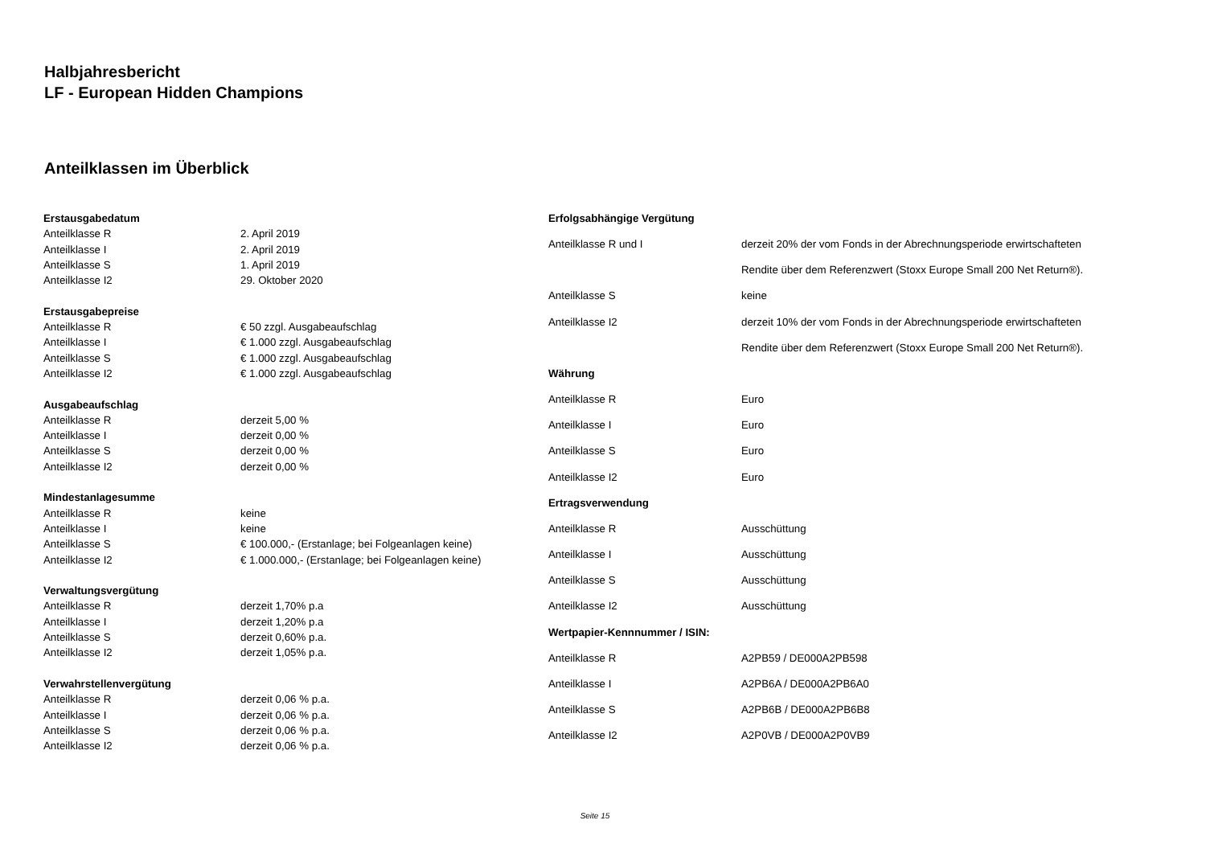Halbjahresbericht
LF - European Hidden Champions
Anteilklassen im Überblick
| Erstausgabedatum | |
| --- | --- |
| Anteilklasse R | 2. April 2019 |
| Anteilklasse I | 2. April 2019 |
| Anteilklasse S | 1. April 2019 |
| Anteilklasse I2 | 29. Oktober 2020 |
| Erstausgabepreise | |
| Anteilklasse R | € 50 zzgl. Ausgabeaufschlag |
| Anteilklasse I | € 1.000 zzgl. Ausgabeaufschlag |
| Anteilklasse S | € 1.000 zzgl. Ausgabeaufschlag |
| Anteilklasse I2 | € 1.000 zzgl. Ausgabeaufschlag |
| Ausgabeaufschlag | |
| Anteilklasse R | derzeit 5,00 % |
| Anteilklasse I | derzeit 0,00 % |
| Anteilklasse S | derzeit 0,00 % |
| Anteilklasse I2 | derzeit 0,00 % |
| Mindestanlagesumme | |
| Anteilklasse R | keine |
| Anteilklasse I | keine |
| Anteilklasse S | € 100.000,- (Erstanlage; bei Folgeanlagen keine) |
| Anteilklasse I2 | € 1.000.000,- (Erstanlage; bei Folgeanlagen keine) |
| Verwaltungsvergütung | |
| Anteilklasse R | derzeit 1,70% p.a |
| Anteilklasse I | derzeit 1,20% p.a |
| Anteilklasse S | derzeit 0,60% p.a. |
| Anteilklasse I2 | derzeit 1,05% p.a. |
| Verwahrstellenvergütung | |
| Anteilklasse R | derzeit 0,06 % p.a. |
| Anteilklasse I | derzeit 0,06 % p.a. |
| Anteilklasse S | derzeit 0,06 % p.a. |
| Anteilklasse I2 | derzeit 0,06 % p.a. |
| Erfolgsabhängige Vergütung | |
| --- | --- |
| Anteilklasse R und I | derzeit 20% der vom Fonds in der Abrechnungsperiode erwirtschafteten |
| | Rendite über dem Referenzwert (Stoxx Europe Small 200 Net Return®). |
| Anteilklasse S | keine |
| Anteilklasse I2 | derzeit 10% der vom Fonds in der Abrechnungsperiode erwirtschafteten |
| | Rendite über dem Referenzwert (Stoxx Europe Small 200 Net Return®). |
| Währung | |
| Anteilklasse R | Euro |
| Anteilklasse I | Euro |
| Anteilklasse S | Euro |
| Anteilklasse I2 | Euro |
| Ertragsverwendung | |
| Anteilklasse R | Ausschüttung |
| Anteilklasse I | Ausschüttung |
| Anteilklasse S | Ausschüttung |
| Anteilklasse I2 | Ausschüttung |
| Wertpapier-Kennnummer / ISIN: | |
| Anteilklasse R | A2PB59 / DE000A2PB598 |
| Anteilklasse I | A2PB6A / DE000A2PB6A0 |
| Anteilklasse S | A2PB6B / DE000A2PB6B8 |
| Anteilklasse I2 | A2P0VB / DE000A2P0VB9 |
Seite 15